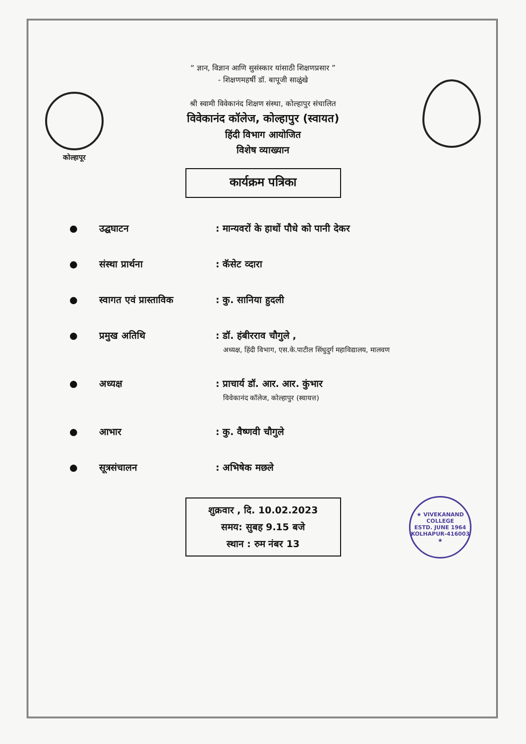कोल्हापूर
“ ज्ञान, विज्ञान आणि सुसंस्कार यांसाठी शिक्षणप्रसार ”
- शिक्षणमहर्षी डॉ. बापूजी साळुंखे
श्री स्वामी विवेकानंद शिक्षण संस्था, कोल्हापुर संचालित
विवेकानंद कॉलेज, कोल्हापुर (स्वायत)
हिंदी विभाग आयोजित
विशेष व्याख्यान
कार्यक्रम पत्रिका
● उद्घघाटन: मान्यवरों के हाथों पौधे को पानी देकर
● संस्था प्रार्थना: कॅसेट व्दारा
● स्वागत एवं प्रास्ताविक: कु. सानिया हुदली
● प्रमुख अतिथि: डॉ. हंबीरराव चौगुले ,
अध्यक्ष, हिंदी विभाग, एस.के.पाटील सिंधुदुर्ग महाविद्यालय, मालवण
● अध्यक्ष: प्राचार्य डॉ. आर. आर. कुंभार
विवेकानंद कॉलेज, कोल्हापुर (स्वायत्त)
● आभार: कु. वैष्णवी चौगुले
● सूत्रसंचालन: अभिषेक मछले
शुक्रवार , दि. 10.02.2023
समय: सुबह 9.15 बजे
स्थान : रुम नंबर 13
★ VIVEKANAND COLLEGE
ESTD. JUNE 1964
KOLHAPUR-416003 ★